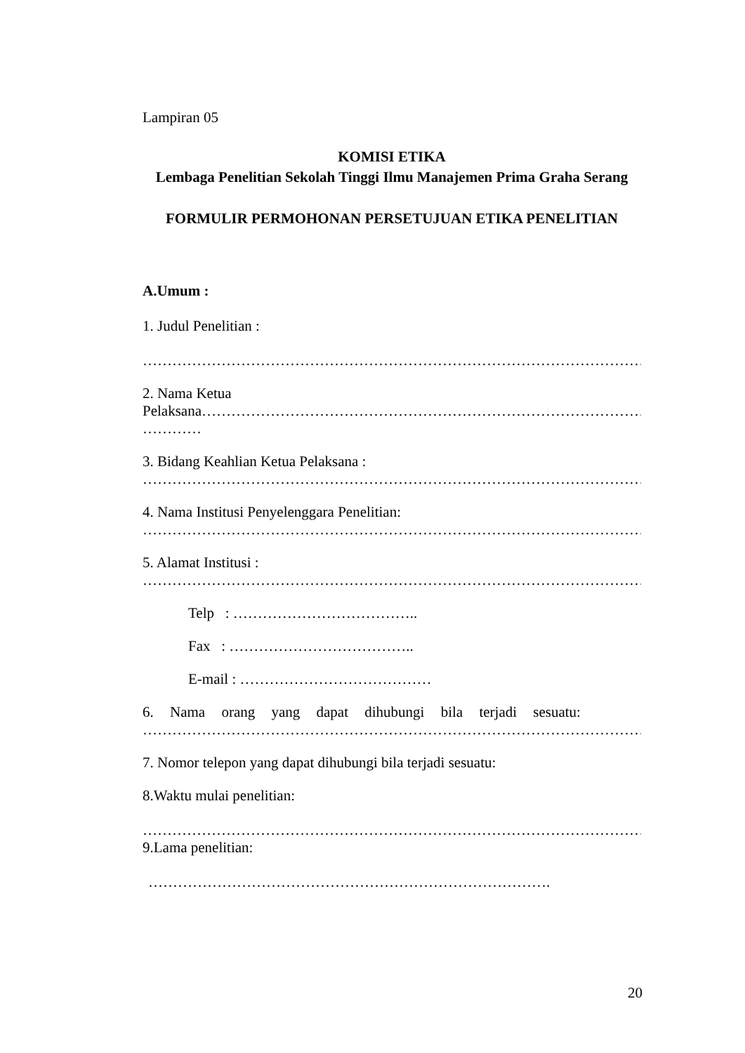Lampiran 05
KOMISI ETIKA
Lembaga Penelitian Sekolah Tinggi Ilmu Manajemen Prima Graha Serang
FORMULIR PERMOHONAN PERSETUJUAN ETIKA PENELITIAN
A.Umum :
1. Judul Penelitian :
……………………………………………………………………………………………
2. Nama Ketua
Pelaksana………………………………………………………………………………………
…………
3. Bidang Keahlian Ketua Pelaksana :
……………………………………………………………………………………………
4. Nama Institusi Penyelenggara Penelitian:
……………………………………………………………………………………………
5. Alamat Institusi :
……………………………………………………………………………………………
Telp : ………………………………..
Fax : ………………………………..
E-mail : …………………………………
6. Nama orang yang dapat dihubungi bila terjadi sesuatu:
……………………………………………………………………………………………
7. Nomor telepon yang dapat dihubungi bila terjadi sesuatu:
8.Waktu mulai penelitian:
……………………………………………………………………………………………
9.Lama penelitian:
……………………………………………………………………….
20